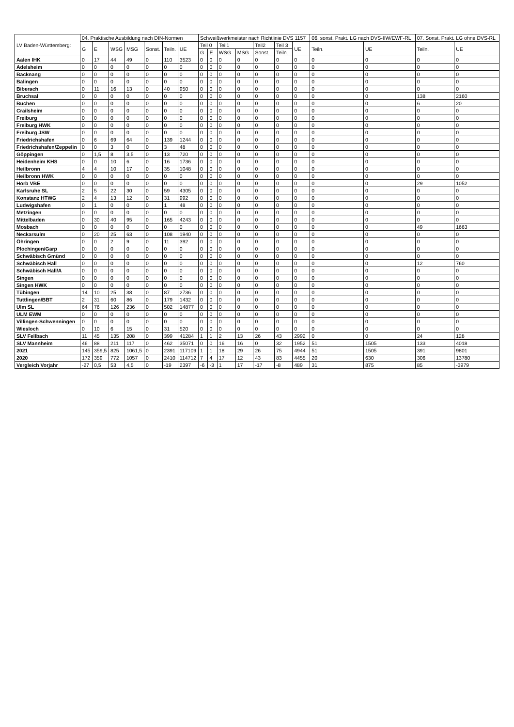| LV Baden-Württemberg: | 04. Praktische Ausbildung nach DIN-Normen | | | | | | | Schweißwerkmeister nach Richtlinie DVS 1157 | | | | | | | 06. sonst. Prakt. LG nach DVS-IIW/EWF-RL | | 07. Sonst. Prakt. LG ohne DVS-RL | |
| --- | --- | --- | --- | --- | --- | --- | --- | --- | --- | --- | --- | --- | --- | --- | --- | --- | --- | --- |
| | G | E | WSG | MSG | Sonst. | Teiln. | UE | Teil 0 | | Teil1 | | Teil2 | Teil 3 | UE | Teiln. | UE | Teiln. | UE |
| | | | | | | | | G | E | WSG | MSG | Sonst. | Teiln. | | | | | |
| Aalen IHK | 0 | 17 | 44 | 49 | 0 | 110 | 3523 | 0 | 0 | 0 | 0 | 0 | 0 | 0 | 0 | 0 | 0 | 0 |
| Adelsheim | 0 | 0 | 0 | 0 | 0 | 0 | 0 | 0 | 0 | 0 | 0 | 0 | 0 | 0 | 0 | 0 | 0 | 0 |
| Backnang | 0 | 0 | 0 | 0 | 0 | 0 | 0 | 0 | 0 | 0 | 0 | 0 | 0 | 0 | 0 | 0 | 0 | 0 |
| Balingen | 0 | 0 | 0 | 0 | 0 | 0 | 0 | 0 | 0 | 0 | 0 | 0 | 0 | 0 | 0 | 0 | 0 | 0 |
| Biberach | 0 | 11 | 16 | 13 | 0 | 40 | 950 | 0 | 0 | 0 | 0 | 0 | 0 | 0 | 0 | 0 | 0 | 0 |
| Bruchsal | 0 | 0 | 0 | 0 | 0 | 0 | 0 | 0 | 0 | 0 | 0 | 0 | 0 | 0 | 0 | 0 | 138 | 2160 |
| Buchen | 0 | 0 | 0 | 0 | 0 | 0 | 0 | 0 | 0 | 0 | 0 | 0 | 0 | 0 | 0 | 0 | 6 | 20 |
| Crailsheim | 0 | 0 | 0 | 0 | 0 | 0 | 0 | 0 | 0 | 0 | 0 | 0 | 0 | 0 | 0 | 0 | 0 | 0 |
| Freiburg | 0 | 0 | 0 | 0 | 0 | 0 | 0 | 0 | 0 | 0 | 0 | 0 | 0 | 0 | 0 | 0 | 0 | 0 |
| Freiburg HWK | 0 | 0 | 0 | 0 | 0 | 0 | 0 | 0 | 0 | 0 | 0 | 0 | 0 | 0 | 0 | 0 | 0 | 0 |
| Freiburg JSW | 0 | 0 | 0 | 0 | 0 | 0 | 0 | 0 | 0 | 0 | 0 | 0 | 0 | 0 | 0 | 0 | 0 | 0 |
| Friedrichshafen | 0 | 6 | 69 | 64 | 0 | 139 | 1244 | 0 | 0 | 0 | 0 | 0 | 0 | 0 | 0 | 0 | 0 | 0 |
| Friedrichshafen/Zeppelin | 0 | 0 | 3 | 0 | 0 | 3 | 48 | 0 | 0 | 0 | 0 | 0 | 0 | 0 | 0 | 0 | 0 | 0 |
| Göppingen | 0 | 1,5 | 8 | 3,5 | 0 | 13 | 720 | 0 | 0 | 0 | 0 | 0 | 0 | 0 | 0 | 0 | 0 | 0 |
| Heidenheim KHS | 0 | 0 | 10 | 6 | 0 | 16 | 1736 | 0 | 0 | 0 | 0 | 0 | 0 | 0 | 0 | 0 | 0 | 0 |
| Heilbronn | 4 | 4 | 10 | 17 | 0 | 35 | 1048 | 0 | 0 | 0 | 0 | 0 | 0 | 0 | 0 | 0 | 0 | 0 |
| Heilbronn HWK | 0 | 0 | 0 | 0 | 0 | 0 | 0 | 0 | 0 | 0 | 0 | 0 | 0 | 0 | 0 | 0 | 0 | 0 |
| Horb VBE | 0 | 0 | 0 | 0 | 0 | 0 | 0 | 0 | 0 | 0 | 0 | 0 | 0 | 0 | 0 | 0 | 29 | 1052 |
| Karlsruhe SL | 2 | 5 | 22 | 30 | 0 | 59 | 4305 | 0 | 0 | 0 | 0 | 0 | 0 | 0 | 0 | 0 | 0 | 0 |
| Konstanz HTWG | 2 | 4 | 13 | 12 | 0 | 31 | 992 | 0 | 0 | 0 | 0 | 0 | 0 | 0 | 0 | 0 | 0 | 0 |
| Ludwigshafen | 0 | 1 | 0 | 0 | 0 | 1 | 48 | 0 | 0 | 0 | 0 | 0 | 0 | 0 | 0 | 0 | 0 | 0 |
| Metzingen | 0 | 0 | 0 | 0 | 0 | 0 | 0 | 0 | 0 | 0 | 0 | 0 | 0 | 0 | 0 | 0 | 0 | 0 |
| Mittelbaden | 0 | 30 | 40 | 95 | 0 | 165 | 4243 | 0 | 0 | 0 | 0 | 0 | 0 | 0 | 0 | 0 | 0 | 0 |
| Mosbach | 0 | 0 | 0 | 0 | 0 | 0 | 0 | 0 | 0 | 0 | 0 | 0 | 0 | 0 | 0 | 0 | 49 | 1663 |
| Neckarsulm | 0 | 20 | 25 | 63 | 0 | 108 | 1940 | 0 | 0 | 0 | 0 | 0 | 0 | 0 | 0 | 0 | 0 | 0 |
| Öhringen | 0 | 0 | 2 | 9 | 0 | 11 | 392 | 0 | 0 | 0 | 0 | 0 | 0 | 0 | 0 | 0 | 0 | 0 |
| Plochingen/Garp | 0 | 0 | 0 | 0 | 0 | 0 | 0 | 0 | 0 | 0 | 0 | 0 | 0 | 0 | 0 | 0 | 0 | 0 |
| Schwäbisch Gmünd | 0 | 0 | 0 | 0 | 0 | 0 | 0 | 0 | 0 | 0 | 0 | 0 | 0 | 0 | 0 | 0 | 0 | 0 |
| Schwäbisch Hall | 0 | 0 | 0 | 0 | 0 | 0 | 0 | 0 | 0 | 0 | 0 | 0 | 0 | 0 | 0 | 0 | 12 | 760 |
| Schwäbisch Hall/A | 0 | 0 | 0 | 0 | 0 | 0 | 0 | 0 | 0 | 0 | 0 | 0 | 0 | 0 | 0 | 0 | 0 | 0 |
| Singen | 0 | 0 | 0 | 0 | 0 | 0 | 0 | 0 | 0 | 0 | 0 | 0 | 0 | 0 | 0 | 0 | 0 | 0 |
| Singen HWK | 0 | 0 | 0 | 0 | 0 | 0 | 0 | 0 | 0 | 0 | 0 | 0 | 0 | 0 | 0 | 0 | 0 | 0 |
| Tübingen | 14 | 10 | 25 | 38 | 0 | 87 | 2736 | 0 | 0 | 0 | 0 | 0 | 0 | 0 | 0 | 0 | 0 | 0 |
| Tuttlingen/BBT | 2 | 31 | 60 | 86 | 0 | 179 | 1432 | 0 | 0 | 0 | 0 | 0 | 0 | 0 | 0 | 0 | 0 | 0 |
| Ulm SL | 64 | 76 | 126 | 236 | 0 | 502 | 14877 | 0 | 0 | 0 | 0 | 0 | 0 | 0 | 0 | 0 | 0 | 0 |
| ULM EWM | 0 | 0 | 0 | 0 | 0 | 0 | 0 | 0 | 0 | 0 | 0 | 0 | 0 | 0 | 0 | 0 | 0 | 0 |
| Villingen-Schwenningen | 0 | 0 | 0 | 0 | 0 | 0 | 0 | 0 | 0 | 0 | 0 | 0 | 0 | 0 | 0 | 0 | 0 | 0 |
| Wiesloch | 0 | 10 | 6 | 15 | 0 | 31 | 520 | 0 | 0 | 0 | 0 | 0 | 0 | 0 | 0 | 0 | 0 | 0 |
| SLV Fellbach | 11 | 45 | 135 | 208 | 0 | 399 | 41284 | 1 | 1 | 2 | 13 | 26 | 43 | 2992 | 0 | 0 | 24 | 128 |
| SLV Mannheim | 46 | 88 | 211 | 117 | 0 | 462 | 35071 | 0 | 0 | 16 | 16 | 0 | 32 | 1952 | 51 | 1505 | 133 | 4018 |
| 2021 | 145 | 359,5 | 825 | 1061,5 | 0 | 2391 | 117109 | 1 | 1 | 18 | 29 | 26 | 75 | 4944 | 51 | 1505 | 391 | 9801 |
| 2020 | 172 | 359 | 772 | 1057 | 0 | 2410 | 114712 | 7 | 4 | 17 | 12 | 43 | 83 | 4455 | 20 | 630 | 306 | 13780 |
| Vergleich Vorjahr | -27 | 0,5 | 53 | 4,5 | 0 | -19 | 2397 | -6 | -3 | 1 | 17 | -17 | -8 | 489 | 31 | 875 | 85 | -3979 |